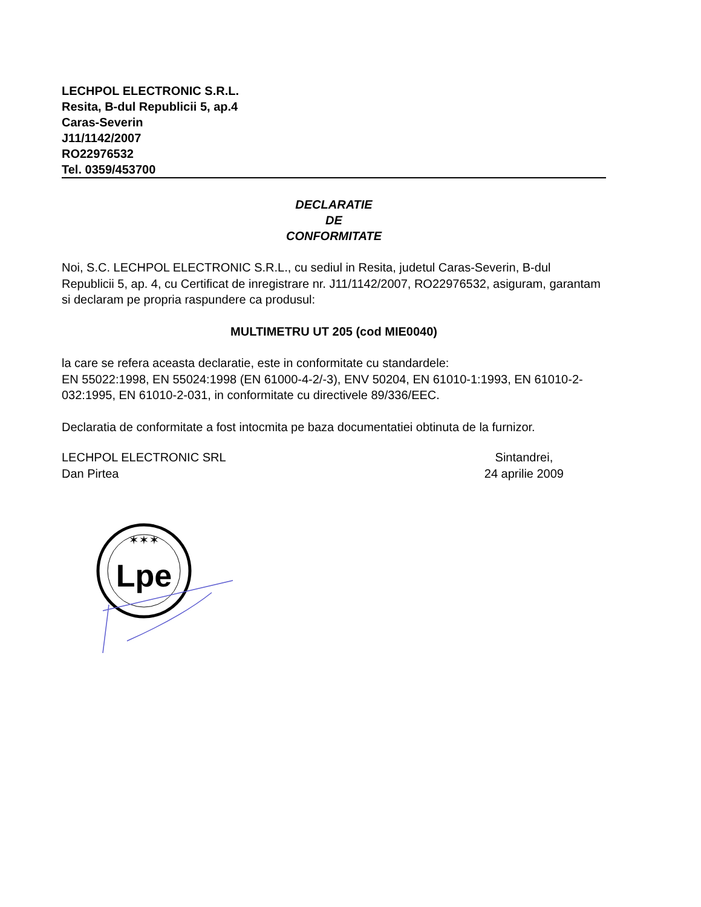LECHPOL ELECTRONIC S.R.L.
Resita, B-dul Republicii 5, ap.4
Caras-Severin
J11/1142/2007
RO22976532
Tel. 0359/453700
DECLARATIE
DE
CONFORMITATE
Noi, S.C. LECHPOL ELECTRONIC S.R.L., cu sediul in Resita, judetul Caras-Severin, B-dul Republicii 5, ap. 4, cu Certificat de inregistrare nr. J11/1142/2007, RO22976532, asiguram, garantam si declaram pe propria raspundere ca produsul:
MULTIMETRU UT 205 (cod MIE0040)
la care se refera aceasta declaratie, este in conformitate cu standardele:
EN 55022:1998, EN 55024:1998 (EN 61000-4-2/-3), ENV 50204, EN 61010-1:1993, EN 61010-2-032:1995, EN 61010-2-031, in conformitate cu directivele 89/336/EEC.
Declaratia de conformitate a fost intocmita pe baza documentatiei obtinuta de la furnizor.
LECHPOL ELECTRONIC SRL
Dan Pirtea
Sintandrei,
24 aprilie 2009
✶✶✶
Lpe